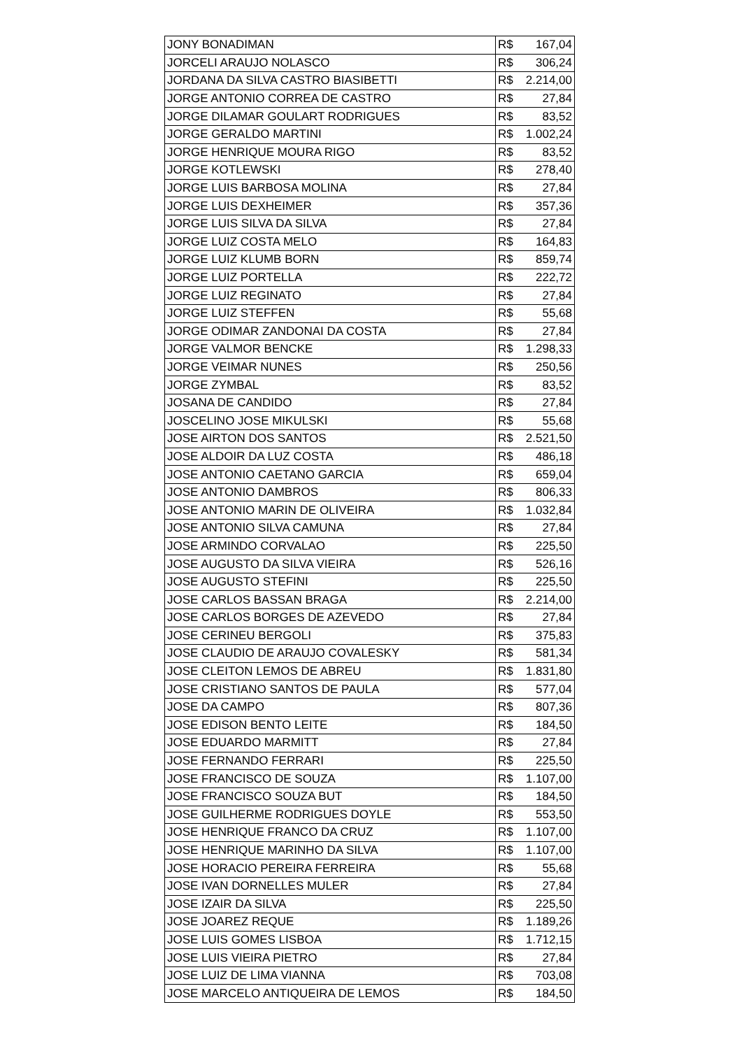| JONY BONADIMAN | R$ 167,04 |
| JORCELI ARAUJO NOLASCO | R$ 306,24 |
| JORDANA DA SILVA CASTRO BIASIBETTI | R$ 2.214,00 |
| JORGE ANTONIO CORREA DE CASTRO | R$ 27,84 |
| JORGE DILAMAR GOULART RODRIGUES | R$ 83,52 |
| JORGE GERALDO MARTINI | R$ 1.002,24 |
| JORGE HENRIQUE MOURA RIGO | R$ 83,52 |
| JORGE KOTLEWSKI | R$ 278,40 |
| JORGE LUIS BARBOSA MOLINA | R$ 27,84 |
| JORGE LUIS DEXHEIMER | R$ 357,36 |
| JORGE LUIS SILVA DA SILVA | R$ 27,84 |
| JORGE LUIZ COSTA MELO | R$ 164,83 |
| JORGE LUIZ KLUMB BORN | R$ 859,74 |
| JORGE LUIZ PORTELLA | R$ 222,72 |
| JORGE LUIZ REGINATO | R$ 27,84 |
| JORGE LUIZ STEFFEN | R$ 55,68 |
| JORGE ODIMAR ZANDONAI DA COSTA | R$ 27,84 |
| JORGE VALMOR BENCKE | R$ 1.298,33 |
| JORGE VEIMAR NUNES | R$ 250,56 |
| JORGE ZYMBAL | R$ 83,52 |
| JOSANA DE CANDIDO | R$ 27,84 |
| JOSCELINO JOSE MIKULSKI | R$ 55,68 |
| JOSE AIRTON DOS SANTOS | R$ 2.521,50 |
| JOSE ALDOIR DA LUZ COSTA | R$ 486,18 |
| JOSE ANTONIO CAETANO GARCIA | R$ 659,04 |
| JOSE ANTONIO DAMBROS | R$ 806,33 |
| JOSE ANTONIO MARIN DE OLIVEIRA | R$ 1.032,84 |
| JOSE ANTONIO SILVA CAMUNA | R$ 27,84 |
| JOSE ARMINDO CORVALAO | R$ 225,50 |
| JOSE AUGUSTO DA SILVA VIEIRA | R$ 526,16 |
| JOSE AUGUSTO STEFINI | R$ 225,50 |
| JOSE CARLOS BASSAN BRAGA | R$ 2.214,00 |
| JOSE CARLOS BORGES DE AZEVEDO | R$ 27,84 |
| JOSE CERINEU BERGOLI | R$ 375,83 |
| JOSE CLAUDIO DE ARAUJO COVALESKY | R$ 581,34 |
| JOSE CLEITON LEMOS DE ABREU | R$ 1.831,80 |
| JOSE CRISTIANO SANTOS DE PAULA | R$ 577,04 |
| JOSE DA CAMPO | R$ 807,36 |
| JOSE EDISON BENTO LEITE | R$ 184,50 |
| JOSE EDUARDO MARMITT | R$ 27,84 |
| JOSE FERNANDO FERRARI | R$ 225,50 |
| JOSE FRANCISCO DE SOUZA | R$ 1.107,00 |
| JOSE FRANCISCO SOUZA BUT | R$ 184,50 |
| JOSE GUILHERME RODRIGUES DOYLE | R$ 553,50 |
| JOSE HENRIQUE FRANCO DA CRUZ | R$ 1.107,00 |
| JOSE HENRIQUE MARINHO DA SILVA | R$ 1.107,00 |
| JOSE HORACIO PEREIRA FERREIRA | R$ 55,68 |
| JOSE IVAN DORNELLES MULER | R$ 27,84 |
| JOSE IZAIR DA SILVA | R$ 225,50 |
| JOSE JOAREZ REQUE | R$ 1.189,26 |
| JOSE LUIS GOMES LISBOA | R$ 1.712,15 |
| JOSE LUIS VIEIRA PIETRO | R$ 27,84 |
| JOSE LUIZ DE LIMA VIANNA | R$ 703,08 |
| JOSE MARCELO ANTIQUEIRA DE LEMOS | R$ 184,50 |